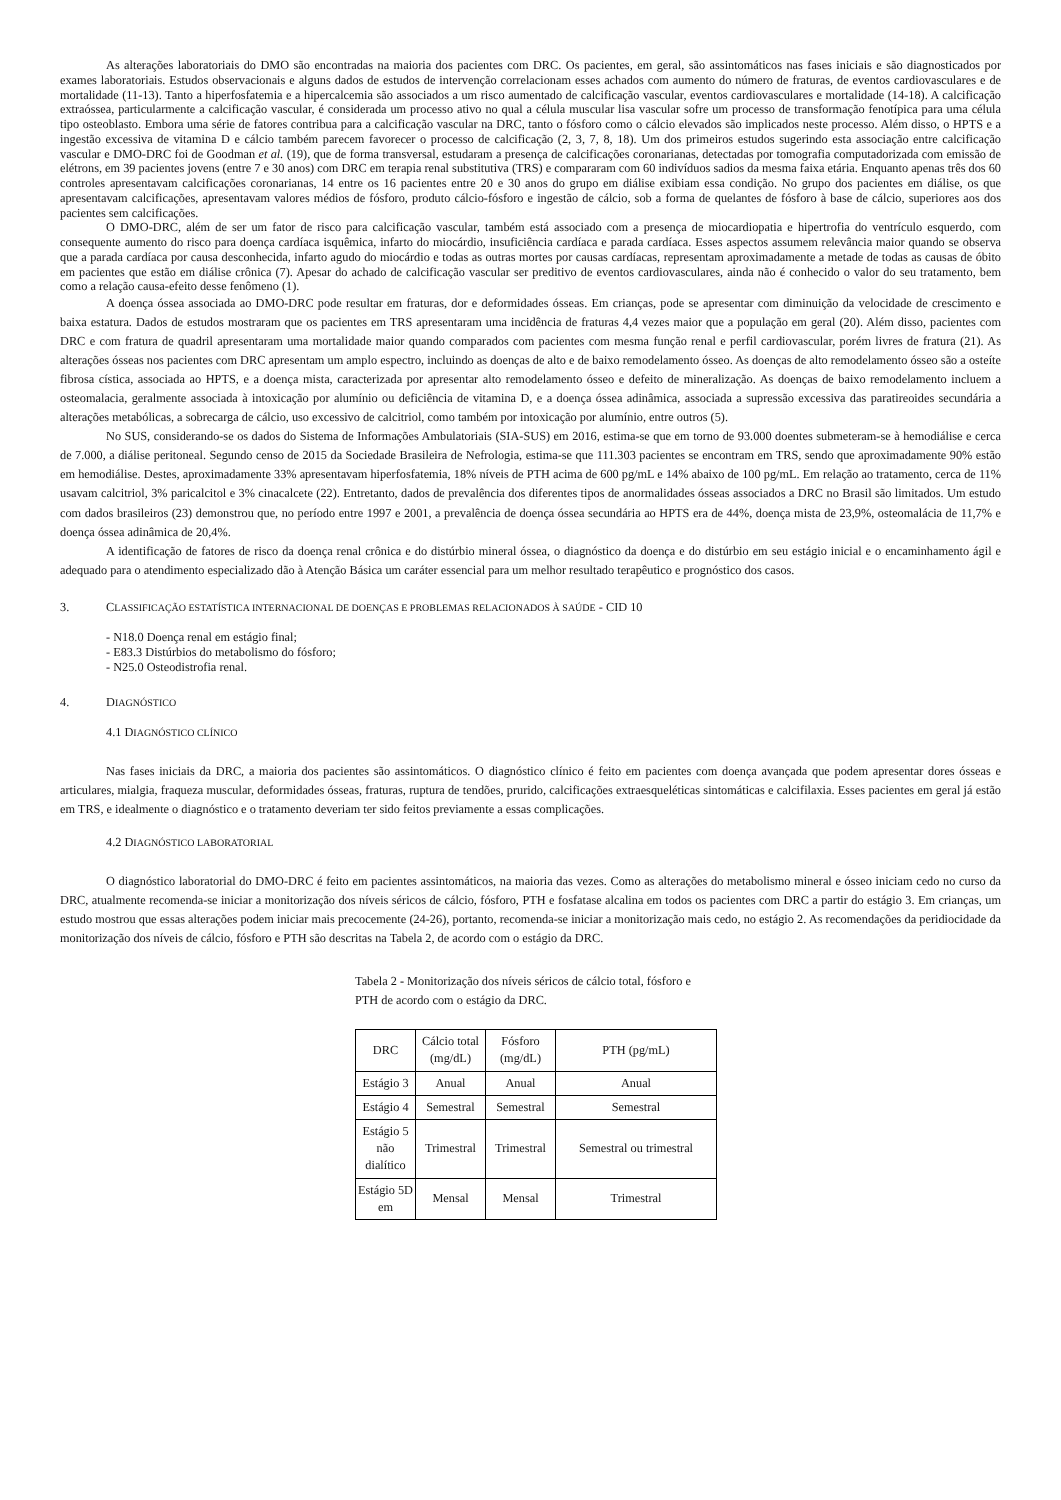As alterações laboratoriais do DMO são encontradas na maioria dos pacientes com DRC. Os pacientes, em geral, são assintomáticos nas fases iniciais e são diagnosticados por exames laboratoriais. Estudos observacionais e alguns dados de estudos de intervenção correlacionam esses achados com aumento do número de fraturas, de eventos cardiovasculares e de mortalidade (11-13). Tanto a hiperfosfatemia e a hipercalcemia são associados a um risco aumentado de calcificação vascular, eventos cardiovasculares e mortalidade (14-18). A calcificação extraóssea, particularmente a calcificação vascular, é considerada um processo ativo no qual a célula muscular lisa vascular sofre um processo de transformação fenotípica para uma célula tipo osteoblasto. Embora uma série de fatores contribua para a calcificação vascular na DRC, tanto o fósforo como o cálcio elevados são implicados neste processo. Além disso, o HPTS e a ingestão excessiva de vitamina D e cálcio também parecem favorecer o processo de calcificação (2, 3, 7, 8, 18). Um dos primeiros estudos sugerindo esta associação entre calcificação vascular e DMO-DRC foi de Goodman et al. (19), que de forma transversal, estudaram a presença de calcificações coronarianas, detectadas por tomografia computadorizada com emissão de elétrons, em 39 pacientes jovens (entre 7 e 30 anos) com DRC em terapia renal substitutiva (TRS) e compararam com 60 indivíduos sadios da mesma faixa etária. Enquanto apenas três dos 60 controles apresentavam calcificações coronarianas, 14 entre os 16 pacientes entre 20 e 30 anos do grupo em diálise exibiam essa condição. No grupo dos pacientes em diálise, os que apresentavam calcificações, apresentavam valores médios de fósforo, produto cálcio-fósforo e ingestão de cálcio, sob a forma de quelantes de fósforo à base de cálcio, superiores aos dos pacientes sem calcificações.
O DMO-DRC, além de ser um fator de risco para calcificação vascular, também está associado com a presença de miocardiopatia e hipertrofia do ventrículo esquerdo, com consequente aumento do risco para doença cardíaca isquêmica, infarto do miocárdio, insuficiência cardíaca e parada cardíaca. Esses aspectos assumem relevância maior quando se observa que a parada cardíaca por causa desconhecida, infarto agudo do miocárdio e todas as outras mortes por causas cardíacas, representam aproximadamente a metade de todas as causas de óbito em pacientes que estão em diálise crônica (7). Apesar do achado de calcificação vascular ser preditivo de eventos cardiovasculares, ainda não é conhecido o valor do seu tratamento, bem como a relação causa-efeito desse fenômeno (1).
A doença óssea associada ao DMO-DRC pode resultar em fraturas, dor e deformidades ósseas. Em crianças, pode se apresentar com diminuição da velocidade de crescimento e baixa estatura. Dados de estudos mostraram que os pacientes em TRS apresentaram uma incidência de fraturas 4,4 vezes maior que a população em geral (20). Além disso, pacientes com DRC e com fratura de quadril apresentaram uma mortalidade maior quando comparados com pacientes com mesma função renal e perfil cardiovascular, porém livres de fratura (21). As alterações ósseas nos pacientes com DRC apresentam um amplo espectro, incluindo as doenças de alto e de baixo remodelamento ósseo. As doenças de alto remodelamento ósseo são a osteíte fibrosa cística, associada ao HPTS, e a doença mista, caracterizada por apresentar alto remodelamento ósseo e defeito de mineralização. As doenças de baixo remodelamento incluem a osteomalacia, geralmente associada à intoxicação por alumínio ou deficiência de vitamina D, e a doença óssea adinâmica, associada a supressão excessiva das paratireoides secundária a alterações metabólicas, a sobrecarga de cálcio, uso excessivo de calcitriol, como também por intoxicação por alumínio, entre outros (5).
No SUS, considerando-se os dados do Sistema de Informações Ambulatoriais (SIA-SUS) em 2016, estima-se que em torno de 93.000 doentes submeteram-se à hemodiálise e cerca de 7.000, a diálise peritoneal. Segundo censo de 2015 da Sociedade Brasileira de Nefrologia, estima-se que 111.303 pacientes se encontram em TRS, sendo que aproximadamente 90% estão em hemodiálise. Destes, aproximadamente 33% apresentavam hiperfosfatemia, 18% níveis de PTH acima de 600 pg/mL e 14% abaixo de 100 pg/mL. Em relação ao tratamento, cerca de 11% usavam calcitriol, 3% paricalcitol e 3% cinacalcete (22). Entretanto, dados de prevalência dos diferentes tipos de anormalidades ósseas associados a DRC no Brasil são limitados. Um estudo com dados brasileiros (23) demonstrou que, no período entre 1997 e 2001, a prevalência de doença óssea secundária ao HPTS era de 44%, doença mista de 23,9%, osteomalácia de 11,7% e doença óssea adinâmica de 20,4%.
A identificação de fatores de risco da doença renal crônica e do distúrbio mineral óssea, o diagnóstico da doença e do distúrbio em seu estágio inicial e o encaminhamento ágil e adequado para o atendimento especializado dão à Atenção Básica um caráter essencial para um melhor resultado terapêutico e prognóstico dos casos.
3. CLASSIFICAÇÃO ESTATÍSTICA INTERNACIONAL DE DOENÇAS E PROBLEMAS RELACIONADOS À SAÚDE - CID 10
- N18.0 Doença renal em estágio final;
- E83.3 Distúrbios do metabolismo do fósforo;
- N25.0 Osteodistrofia renal.
4. DIAGNÓSTICO
4.1 DIAGNÓSTICO CLÍNICO
Nas fases iniciais da DRC, a maioria dos pacientes são assintomáticos. O diagnóstico clínico é feito em pacientes com doença avançada que podem apresentar dores ósseas e articulares, mialgia, fraqueza muscular, deformidades ósseas, fraturas, ruptura de tendões, prurido, calcificações extraesqueléticas sintomáticas e calcifilaxia. Esses pacientes em geral já estão em TRS, e idealmente o diagnóstico e o tratamento deveriam ter sido feitos previamente a essas complicações.
4.2 DIAGNÓSTICO LABORATORIAL
O diagnóstico laboratorial do DMO-DRC é feito em pacientes assintomáticos, na maioria das vezes. Como as alterações do metabolismo mineral e ósseo iniciam cedo no curso da DRC, atualmente recomenda-se iniciar a monitorização dos níveis séricos de cálcio, fósforo, PTH e fosfatase alcalina em todos os pacientes com DRC a partir do estágio 3. Em crianças, um estudo mostrou que essas alterações podem iniciar mais precocemente (24-26), portanto, recomenda-se iniciar a monitorização mais cedo, no estágio 2. As recomendações da peridiocidade da monitorização dos níveis de cálcio, fósforo e PTH são descritas na Tabela 2, de acordo com o estágio da DRC.
Tabela 2 - Monitorização dos níveis séricos de cálcio total, fósforo e PTH de acordo com o estágio da DRC.
| DRC | Cálcio total (mg/dL) | Fósforo (mg/dL) | PTH (pg/mL) |
| Estágio 3 | Anual | Anual | Anual |
| Estágio 4 | Semestral | Semestral | Semestral |
| Estágio 5 não dialítico | Trimestral | Trimestral | Semestral ou trimestral |
| Estágio 5D em | Mensal | Mensal | Trimestral |